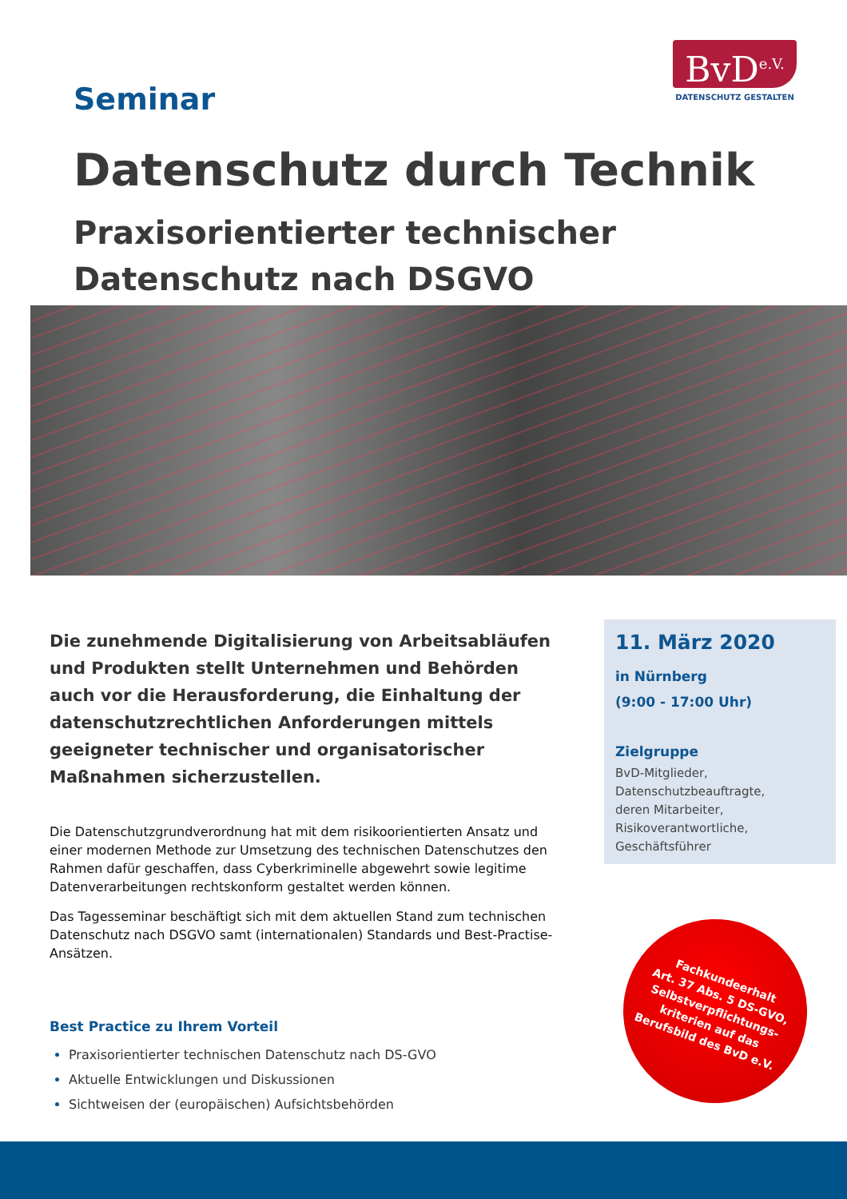BvD<sup>e.V.</sup>
DATENSCHUTZ GESTALTEN
Seminar
Datenschutz durch Technik
Praxisorientierter technischer Datenschutz nach DSGVO
Die zunehmende Digitalisierung von Arbeitsabläufen und Produkten stellt Unternehmen und Behörden auch vor die Herausforderung, die Einhaltung der datenschutzrechtlichen Anforderungen mittels geeigneter technischer und organisatorischer Maßnahmen sicherzustellen.
Die Datenschutzgrundverordnung hat mit dem risikoorientierten Ansatz und einer modernen Methode zur Umsetzung des technischen Datenschutzes den Rahmen dafür geschaffen, dass Cyberkriminelle abgewehrt sowie legitime Datenverarbeitungen rechtskonform gestaltet werden können.
Das Tagesseminar beschäftigt sich mit dem aktuellen Stand zum technischen Datenschutz nach DSGVO samt (internationalen) Standards und Best-Practise-Ansätzen.
Best Practice zu Ihrem Vorteil
Praxisorientierter technischen Datenschutz nach DS-GVO
Aktuelle Entwicklungen und Diskussionen
Sichtweisen der (europäischen) Aufsichtsbehörden
11. März 2020
in Nürnberg
(9:00 - 17:00 Uhr)
Zielgruppe
BvD-Mitglieder,
Datenschutzbeauftragte,
deren Mitarbeiter,
Risikoverantwortliche,
Geschäftsführer
Fachkundeerhalt
Art. 37 Abs. 5 DS-GVO,
Selbstverpflichtungs-
kriterien auf das
Berufsbild des BvD e.V.